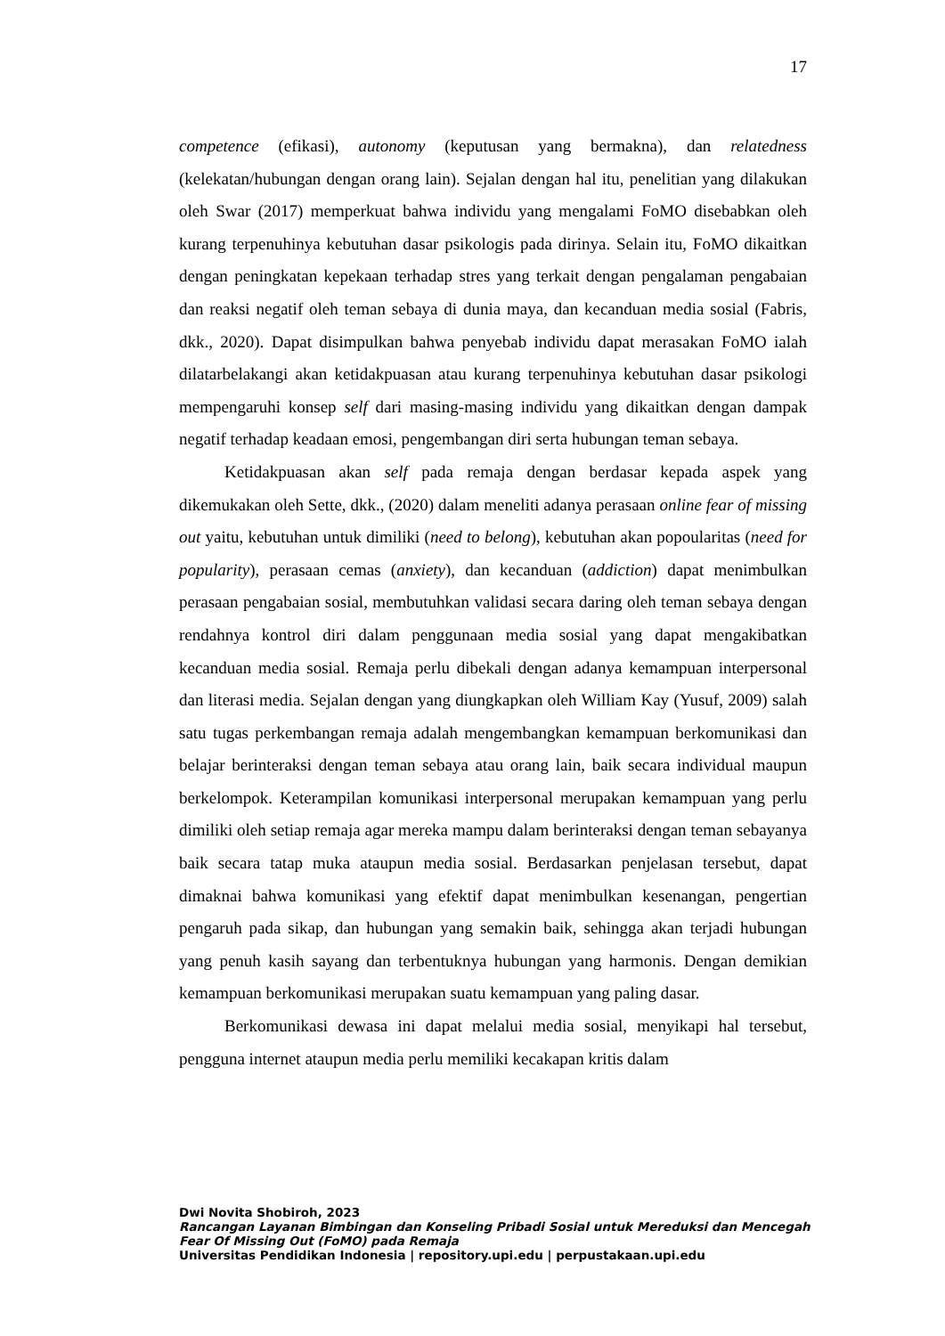17
competence (efikasi), autonomy (keputusan yang bermakna), dan relatedness (kelekatan/hubungan dengan orang lain). Sejalan dengan hal itu, penelitian yang dilakukan oleh Swar (2017) memperkuat bahwa individu yang mengalami FoMO disebabkan oleh kurang terpenuhinya kebutuhan dasar psikologis pada dirinya. Selain itu, FoMO dikaitkan dengan peningkatan kepekaan terhadap stres yang terkait dengan pengalaman pengabaian dan reaksi negatif oleh teman sebaya di dunia maya, dan kecanduan media sosial (Fabris, dkk., 2020). Dapat disimpulkan bahwa penyebab individu dapat merasakan FoMO ialah dilatarbelakangi akan ketidakpuasan atau kurang terpenuhinya kebutuhan dasar psikologi mempengaruhi konsep self dari masing-masing individu yang dikaitkan dengan dampak negatif terhadap keadaan emosi, pengembangan diri serta hubungan teman sebaya.
Ketidakpuasan akan self pada remaja dengan berdasar kepada aspek yang dikemukakan oleh Sette, dkk., (2020) dalam meneliti adanya perasaan online fear of missing out yaitu, kebutuhan untuk dimiliki (need to belong), kebutuhan akan popoularitas (need for popularity), perasaan cemas (anxiety), dan kecanduan (addiction) dapat menimbulkan perasaan pengabaian sosial, membutuhkan validasi secara daring oleh teman sebaya dengan rendahnya kontrol diri dalam penggunaan media sosial yang dapat mengakibatkan kecanduan media sosial. Remaja perlu dibekali dengan adanya kemampuan interpersonal dan literasi media. Sejalan dengan yang diungkapkan oleh William Kay (Yusuf, 2009) salah satu tugas perkembangan remaja adalah mengembangkan kemampuan berkomunikasi dan belajar berinteraksi dengan teman sebaya atau orang lain, baik secara individual maupun berkelompok. Keterampilan komunikasi interpersonal merupakan kemampuan yang perlu dimiliki oleh setiap remaja agar mereka mampu dalam berinteraksi dengan teman sebayanya baik secara tatap muka ataupun media sosial. Berdasarkan penjelasan tersebut, dapat dimaknai bahwa komunikasi yang efektif dapat menimbulkan kesenangan, pengertian pengaruh pada sikap, dan hubungan yang semakin baik, sehingga akan terjadi hubungan yang penuh kasih sayang dan terbentuknya hubungan yang harmonis. Dengan demikian kemampuan berkomunikasi merupakan suatu kemampuan yang paling dasar.
Berkomunikasi dewasa ini dapat melalui media sosial, menyikapi hal tersebut, pengguna internet ataupun media perlu memiliki kecakapan kritis dalam
Dwi Novita Shobiroh, 2023
Rancangan Layanan Bimbingan dan Konseling Pribadi Sosial untuk Mereduksi dan Mencegah Fear Of Missing Out (FoMO) pada Remaja
Universitas Pendidikan Indonesia | repository.upi.edu | perpustakaan.upi.edu